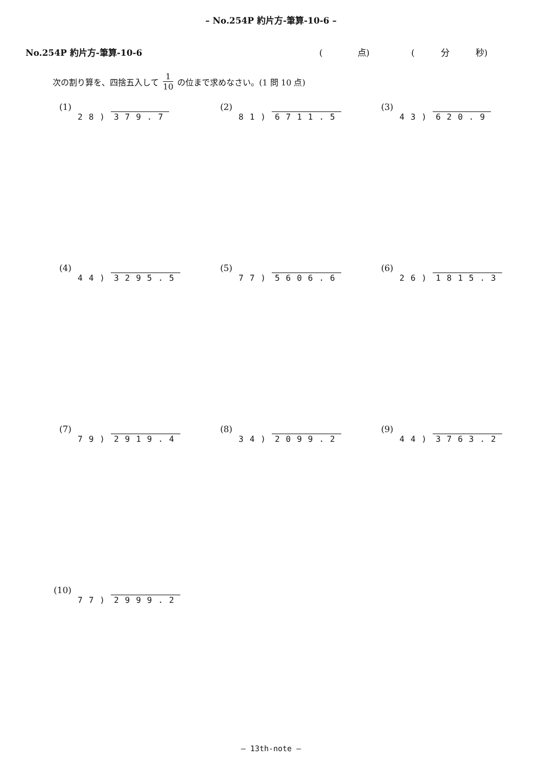– No.254P 約片方-筆算-10-6 –
No.254P 約片方-筆算-10-6 (　　　　点) (　　　分　　　秒)
次の割り算を、四捨五入して 1 10 の位まで求めなさい。(1 問 10 点)
(1)
28) 379.7
(2)
81) 6711.5
(3)
43) 620.9
(4)
44) 3295.5
(5)
77) 5606.6
(6)
26) 1815.3
(7)
79) 2919.4
(8)
34) 2099.2
(9)
44) 3763.2
(10)
77) 2999.2
– 13th-note –